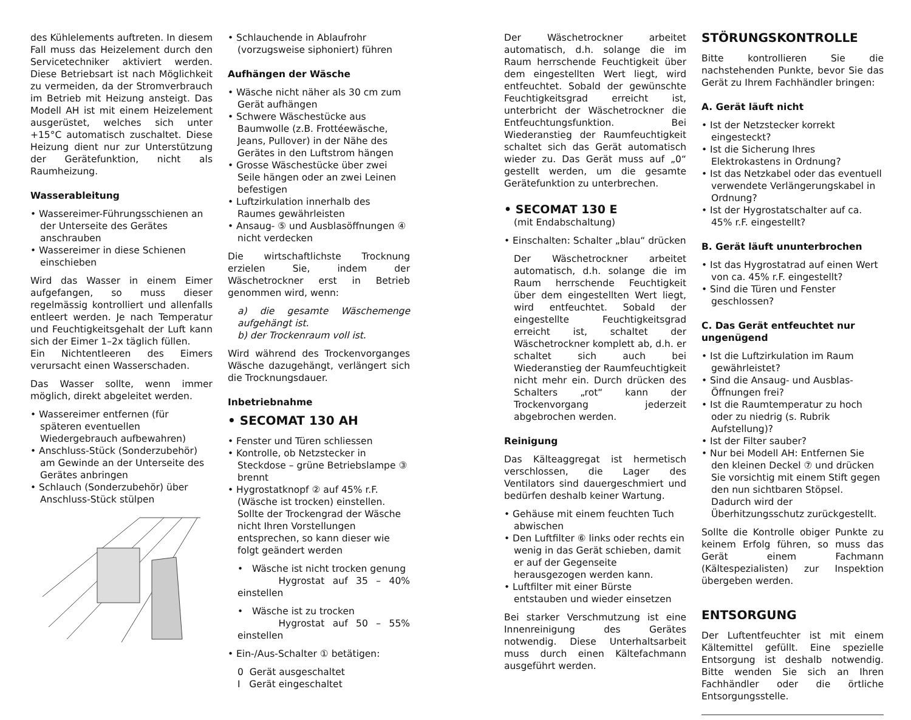des Kühlelements auftreten. In diesem Fall muss das Heizelement durch den Servicetechniker aktiviert werden. Diese Betriebsart ist nach Möglichkeit zu vermeiden, da der Stromverbrauch im Betrieb mit Heizung ansteigt. Das Modell AH ist mit einem Heizelement ausgerüstet, welches sich unter +15°C automatisch zuschaltet. Diese Heizung dient nur zur Unterstützung der Gerätefunktion, nicht als Raumheizung.
Wasserableitung
• Wassereimer-Führungsschienen an der Unterseite des Gerätes anschrauben
• Wassereimer in diese Schienen einschieben
Wird das Wasser in einem Eimer aufgefangen, so muss dieser regelmässig kontrolliert und allenfalls entleert werden. Je nach Temperatur und Feuchtigkeitsgehalt der Luft kann sich der Eimer 1–2x täglich füllen.
Ein Nichtentleeren des Eimers verursacht einen Wasserschaden.
Das Wasser sollte, wenn immer möglich, direkt abgeleitet werden.
• Wassereimer entfernen (für späteren eventuellen Wiedergebrauch aufbewahren)
• Anschluss-Stück (Sonderzubehör) am Gewinde an der Unterseite des Gerätes anbringen
• Schlauch (Sonderzubehör) über Anschluss-Stück stülpen
• Schlauchende in Ablaufrohr (vorzugsweise siphoniert) führen
Aufhängen der Wäsche
• Wäsche nicht näher als 30 cm zum Gerät aufhängen
• Schwere Wäschestücke aus Baumwolle (z.B. Frottéewäsche, Jeans, Pullover) in der Nähe des Gerätes in den Luftstrom hängen
• Grosse Wäschestücke über zwei Seile hängen oder an zwei Leinen befestigen
• Luftzirkulation innerhalb des Raumes gewährleisten
• Ansaug- ⑤ und Ausblasöffnungen ④ nicht verdecken
Die wirtschaftlichste Trocknung erzielen Sie, indem der Wäschetrockner erst in Betrieb genommen wird, wenn:
a) die gesamte Wäschemenge aufgehängt ist.
b) der Trockenraum voll ist.
Wird während des Trockenvorganges Wäsche dazugehängt, verlängert sich die Trocknungsdauer.
Inbetriebnahme
• SECOMAT 130 AH
• Fenster und Türen schliessen
• Kontrolle, ob Netzstecker in Steckdose – grüne Betriebslampe ③ brennt
• Hygrostatknopf ② auf 45% r.F. (Wäsche ist trocken) einstellen. Sollte der Trockengrad der Wäsche nicht Ihren Vorstellungen entsprechen, so kann dieser wie folgt geändert werden
• Wäsche ist nicht trocken genung
Hygrostat auf 35 – 40% einstellen
• Wäsche ist zu trocken
Hygrostat auf 50 – 55% einstellen
• Ein-/Aus-Schalter ① betätigen:
0 Gerät ausgeschaltet
I Gerät eingeschaltet
Der Wäschetrockner arbeitet automatisch, d.h. solange die im Raum herrschende Feuchtigkeit über dem eingestellten Wert liegt, wird entfeuchtet. Sobald der gewünschte Feuchtigkeitsgrad erreicht ist, unterbricht der Wäschetrockner die Entfeuchtungsfunktion. Bei Wiederanstieg der Raumfeuchtigkeit schaltet sich das Gerät automatisch wieder zu. Das Gerät muss auf „0“ gestellt werden, um die gesamte Gerätefunktion zu unterbrechen.
• SECOMAT 130 E
(mit Endabschaltung)
• Einschalten: Schalter „blau“ drücken
Der Wäschetrockner arbeitet automatisch, d.h. solange die im Raum herrschende Feuchtigkeit über dem eingestellten Wert liegt, wird entfeuchtet. Sobald der eingestellte Feuchtigkeitsgrad erreicht ist, schaltet der Wäschetrockner komplett ab, d.h. er schaltet sich auch bei Wiederanstieg der Raumfeuchtigkeit nicht mehr ein. Durch drücken des Schalters „rot“ kann der Trockenvorgang jederzeit abgebrochen werden.
Reinigung
Das Kälteaggregat ist hermetisch verschlossen, die Lager des Ventilators sind dauergeschmiert und bedürfen deshalb keiner Wartung.
• Gehäuse mit einem feuchten Tuch abwischen
• Den Luftfilter ⑥ links oder rechts ein wenig in das Gerät schieben, damit er auf der Gegenseite herausgezogen werden kann.
• Luftfilter mit einer Bürste entstauben und wieder einsetzen
Bei starker Verschmutzung ist eine Innenreinigung des Gerätes notwendig. Diese Unterhaltsarbeit muss durch einen Kältefachmann ausgeführt werden.
STÖRUNGSKONTROLLE
Bitte kontrollieren Sie die nachstehenden Punkte, bevor Sie das Gerät zu Ihrem Fachhändler bringen:
A. Gerät läuft nicht
• Ist der Netzstecker korrekt eingesteckt?
• Ist die Sicherung Ihres Elektrokastens in Ordnung?
• Ist das Netzkabel oder das eventuell verwendete Verlängerungskabel in Ordnung?
• Ist der Hygrostatschalter auf ca. 45% r.F. eingestellt?
B. Gerät läuft ununterbrochen
• Ist das Hygrostatrad auf einen Wert von ca. 45% r.F. eingestellt?
• Sind die Türen und Fenster geschlossen?
C. Das Gerät entfeuchtet nur ungenügend
• Ist die Luftzirkulation im Raum gewährleistet?
• Sind die Ansaug- und Ausblas-Öffnungen frei?
• Ist die Raumtemperatur zu hoch oder zu niedrig (s. Rubrik Aufstellung)?
• Ist der Filter sauber?
• Nur bei Modell AH: Entfernen Sie den kleinen Deckel ⑦ und drücken Sie vorsichtig mit einem Stift gegen den nun sichtbaren Stöpsel. Dadurch wird der Überhitzungsschutz zurückgestellt.
Sollte die Kontrolle obiger Punkte zu keinem Erfolg führen, so muss das Gerät einem Fachmann (Kältespezialisten) zur Inspektion übergeben werden.
ENTSORGUNG
Der Luftentfeuchter ist mit einem Kältemittel gefüllt. Eine spezielle Entsorgung ist deshalb notwendig. Bitte wenden Sie sich an Ihren Fachhändler oder die örtliche Entsorgungsstelle.